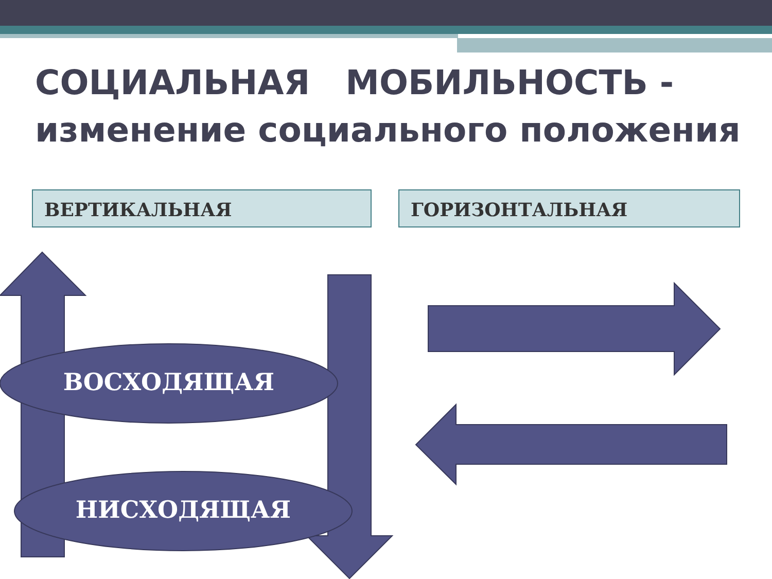СОЦИАЛЬНАЯ МОБИЛЬНОСТЬ -
изменение социального положения
ВЕРТИКАЛЬНАЯ ГОРИЗОНТАЛЬНАЯ
ВОСХОДЯЩАЯ
НИСХОДЯЩАЯ